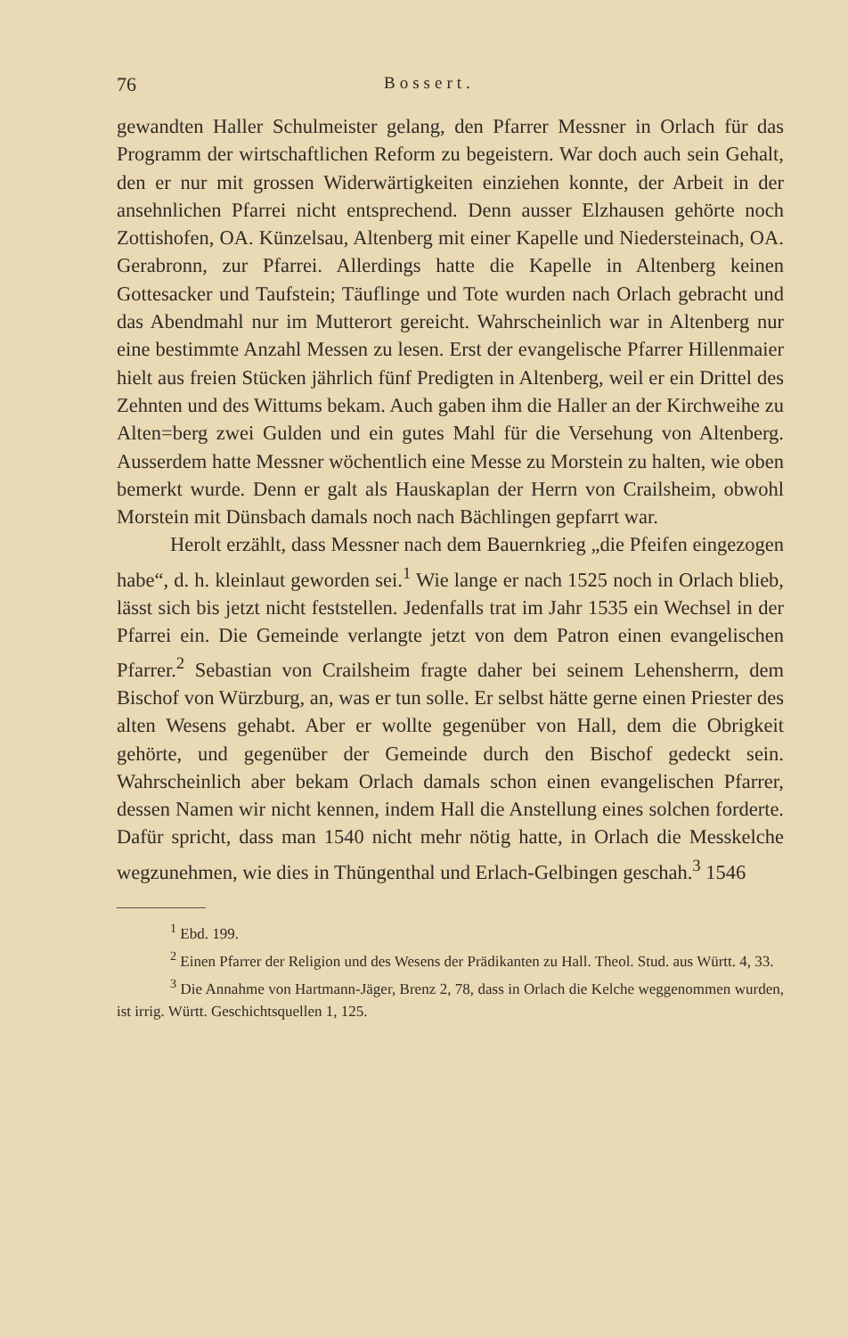76 Bossert.
gewandten Haller Schulmeister gelang, den Pfarrer Messner in Orlach für das Programm der wirtschaftlichen Reform zu begeistern. War doch auch sein Gehalt, den er nur mit grossen Widerwärtigkeiten einziehen konnte, der Arbeit in der ansehnlichen Pfarrei nicht entsprechend. Denn ausser Elzhausen gehörte noch Zottishofen, OA. Künzelsau, Altenberg mit einer Kapelle und Niedersteinach, OA. Gerabronn, zur Pfarrei. Allerdings hatte die Kapelle in Altenberg keinen Gottesacker und Taufstein; Täuflinge und Tote wurden nach Orlach gebracht und das Abendmahl nur im Mutterort gereicht. Wahrscheinlich war in Altenberg nur eine bestimmte Anzahl Messen zu lesen. Erst der evangelische Pfarrer Hillenmaier hielt aus freien Stücken jährlich fünf Predigten in Altenberg, weil er ein Drittel des Zehnten und des Wittums bekam. Auch gaben ihm die Haller an der Kirchweihe zu Alten=berg zwei Gulden und ein gutes Mahl für die Versehung von Altenberg. Ausserdem hatte Messner wöchentlich eine Messe zu Morstein zu halten, wie oben bemerkt wurde. Denn er galt als Hauskaplan der Herrn von Crailsheim, obwohl Morstein mit Dünsbach damals noch nach Bächlingen gepfarrt war.
Herolt erzählt, dass Messner nach dem Bauernkrieg „die Pfeifen eingezogen habe“, d. h. kleinlaut geworden sei.<sup>1</sup> Wie lange er nach 1525 noch in Orlach blieb, lässt sich bis jetzt nicht feststellen. Jedenfalls trat im Jahr 1535 ein Wechsel in der Pfarrei ein. Die Gemeinde verlangte jetzt von dem Patron einen evangelischen Pfarrer.<sup>2</sup> Sebastian von Crailsheim fragte daher bei seinem Lehensherrn, dem Bischof von Würzburg, an, was er tun solle. Er selbst hätte gerne einen Priester des alten Wesens gehabt. Aber er wollte gegenüber von Hall, dem die Obrigkeit gehörte, und gegenüber der Gemeinde durch den Bischof gedeckt sein. Wahrscheinlich aber bekam Orlach damals schon einen evangelischen Pfarrer, dessen Namen wir nicht kennen, indem Hall die Anstellung eines solchen forderte. Dafür spricht, dass man 1540 nicht mehr nötig hatte, in Orlach die Messkelche wegzunehmen, wie dies in Thüngenthal und Erlach-Gelbingen geschah.<sup>3</sup> 1546
<sup>1</sup> Ebd. 199.
<sup>2</sup> Einen Pfarrer der Religion und des Wesens der Prädikanten zu Hall. Theol. Stud. aus Württ. 4, 33.
<sup>3</sup> Die Annahme von Hartmann-Jäger, Brenz 2, 78, dass in Orlach die Kelche weggenommen wurden, ist irrig. Württ. Geschichtsquellen 1, 125.